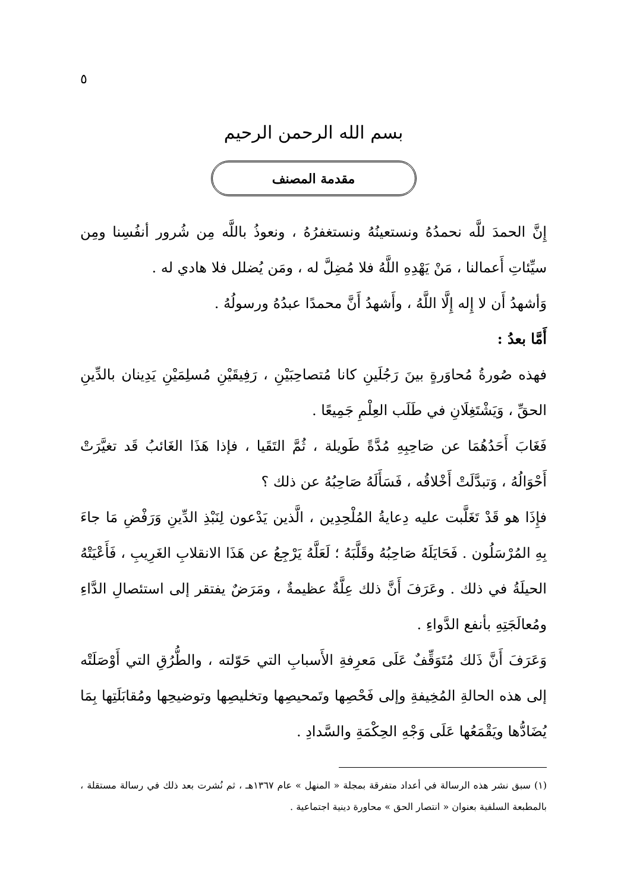٥
بسم الله الرحمن الرحيم
مقدمة المصنف
إِنَّ الحمدَ للَّه نحمدُهُ ونستعينُهُ ونستغفرُهُ ، ونعوذُ باللَّه مِن شُرور أنفُسِنا ومِن سيِّئاتِ أَعمالنا ، مَنْ يَهْدِهِ اللَّهُ فلا مُضِلَّ له ، ومَن يُضلل فلا هادي له .
وَأشهدُ أَن لا إِله إِلَّا اللَّهُ ، وأَشهدُ أَنَّ محمدًا عبدُهُ ورسولُهُ .
أَمَّا بعدُ :
فهذه صُورةُ مُحاوَرةٍ بينَ رَجُلَينِ كانا مُتصاحِبَيْنِ ، رَفِيقَيْنِ مُسلِمَيْنِ يَدِينان بالدِّينِ الحقِّ ، وَيَشْتَغِلَانِ في طَلَب العِلْمِ جَمِيعًا .
فَغَابَ أَحَدُهُمَا عن صَاحِبِهِ مُدَّةً طَويلة ، ثُمَّ التَقَيا ، فإذا هَذَا الغَائبُ قَد تغيَّرَتْ أَحْوَالُهُ ، وَتبدَّلَتْ أَخْلاقُه ، فَسَأَلَهُ صَاحِبُهُ عن ذلك ؟
فإِذَا هو قَدْ تَغَلَّبت عليه دِعايةُ المُلْحِدِين ، الَّذين يَدْعون لِنَبْذِ الدِّينِ وَرَفْضِ مَا جاءَ بِهِ المُرْسَلُون . فَحَايَلَهُ صَاحِبُهُ وقَلَّبَهُ ؛ لَعَلَّهُ يَرْجِعُ عن هَذَا الانقلابِ الغَرِيبِ ، فَأَعْيَتْهُ الحيلَةُ في ذلك . وعَرَفَ أَنَّ ذلك عِلَّةٌ عظيمةٌ ، ومَرَضٌ يفتقر إلى استئصالِ الدَّاءِ ومُعالَجَتِهِ بأنفع الدَّواءِ .
وَعَرَفَ أَنَّ ذَلك مُتَوَقِّفٌ عَلَى مَعرِفةِ الأَسبابِ التي حَوّلته ، والطُّرُقِ التي أَوْصَلَتْه إلى هذه الحالةِ المُخِيفةِ وإلى فَحْصِها وتَمحيصِها وتخليصِها وتوضيحِها ومُقابَلَتِها بِمَا يُضَادُّها ويَقْمَعُها عَلَى وَجْهِ الحِكْمَةِ والسَّدادِ .
(١) سبق نشر هذه الرسالة في أعداد متفرقة بمجلة « المنهل » عام ١٣٦٧هـ ، ثم نُشرت بعد ذلك في رسالة مستقلة ، بالمطبعة السلفية بعنوان « انتصار الحق » محاورة دينية اجتماعية .